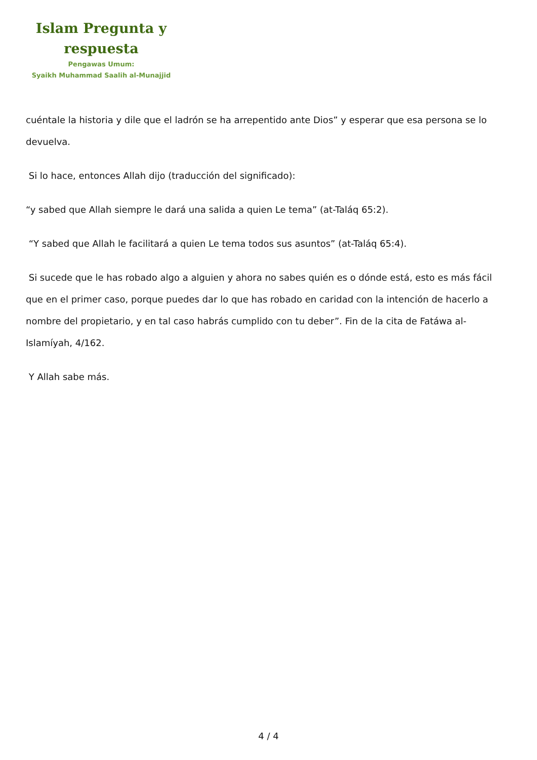Islam Pregunta y respuesta
Pengawas Umum:
Syaikh Muhammad Saalih al-Munajjid
cuéntale la historia y dile que el ladrón se ha arrepentido ante Dios” y esperar que esa persona se lo devuelva.
Si lo hace, entonces Allah dijo (traducción del significado):
“y sabed que Allah siempre le dará una salida a quien Le tema” (at-Taláq 65:2).
“Y sabed que Allah le facilitará a quien Le tema todos sus asuntos” (at-Taláq 65:4).
Si sucede que le has robado algo a alguien y ahora no sabes quién es o dónde está, esto es más fácil que en el primer caso, porque puedes dar lo que has robado en caridad con la intención de hacerlo a nombre del propietario, y en tal caso habrás cumplido con tu deber”. Fin de la cita de Fatáwa al-Islamíyah, 4/162.
Y Allah sabe más.
4 / 4